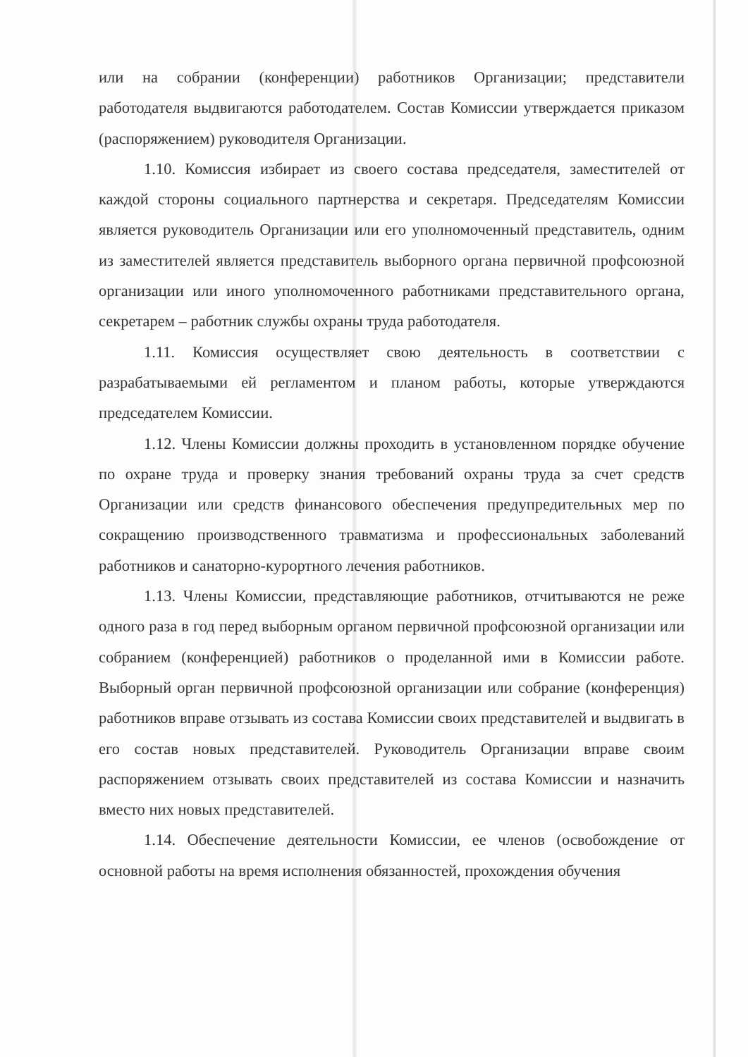или на собрании (конференции) работников Организации; представители работодателя выдвигаются работодателем. Состав Комиссии утверждается приказом (распоряжением) руководителя Организации.
1.10. Комиссия избирает из своего состава председателя, заместителей от каждой стороны социального партнерства и секретаря. Председателям Комиссии является руководитель Организации или его уполномоченный представитель, одним из заместителей является представитель выборного органа первичной профсоюзной организации или иного уполномоченного работниками представительного органа, секретарем – работник службы охраны труда работодателя.
1.11. Комиссия осуществляет свою деятельность в соответствии с разрабатываемыми ей регламентом и планом работы, которые утверждаются председателем Комиссии.
1.12. Члены Комиссии должны проходить в установленном порядке обучение по охране труда и проверку знания требований охраны труда за счет средств Организации или средств финансового обеспечения предупредительных мер по сокращению производственного травматизма и профессиональных заболеваний работников и санаторно-курортного лечения работников.
1.13. Члены Комиссии, представляющие работников, отчитываются не реже одного раза в год перед выборным органом первичной профсоюзной организации или собранием (конференцией) работников о проделанной ими в Комиссии работе. Выборный орган первичной профсоюзной организации или собрание (конференция) работников вправе отзывать из состава Комиссии своих представителей и выдвигать в его состав новых представителей. Руководитель Организации вправе своим распоряжением отзывать своих представителей из состава Комиссии и назначить вместо них новых представителей.
1.14. Обеспечение деятельности Комиссии, ее членов (освобождение от основной работы на время исполнения обязанностей, прохождения обучения